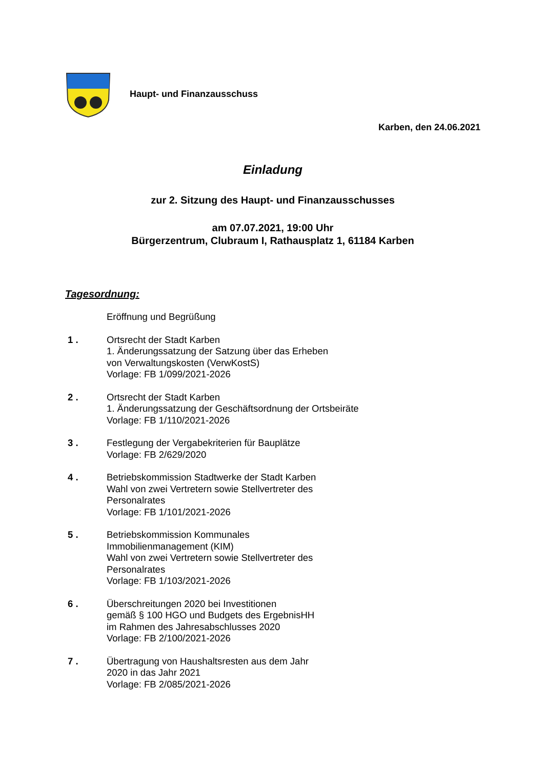Haupt- und Finanzausschuss
Karben, den 24.06.2021
Einladung
zur 2. Sitzung des Haupt- und Finanzausschusses
am 07.07.2021, 19:00 Uhr
Bürgerzentrum, Clubraum I, Rathausplatz 1, 61184 Karben
Tagesordnung:
Eröffnung und Begrüßung
1 . Ortsrecht der Stadt Karben
1. Änderungssatzung der Satzung über das Erheben
von Verwaltungskosten (VerwKostS)
Vorlage: FB 1/099/2021-2026
2 . Ortsrecht der Stadt Karben
1. Änderungssatzung der Geschäftsordnung der Ortsbeiräte
Vorlage: FB 1/110/2021-2026
3 . Festlegung der Vergabekriterien für Bauplätze
Vorlage: FB 2/629/2020
4 . Betriebskommission Stadtwerke der Stadt Karben
Wahl von zwei Vertretern sowie Stellvertreter des
Personalrates
Vorlage: FB 1/101/2021-2026
5 . Betriebskommission Kommunales
Immobilienmanagement (KIM)
Wahl von zwei Vertretern sowie Stellvertreter des
Personalrates
Vorlage: FB 1/103/2021-2026
6 . Überschreitungen 2020 bei Investitionen
gemäß § 100 HGO und Budgets des ErgebnisHH
im Rahmen des Jahresabschlusses 2020
Vorlage: FB 2/100/2021-2026
7 . Übertragung von Haushaltsresten aus dem Jahr
2020 in das Jahr 2021
Vorlage: FB 2/085/2021-2026